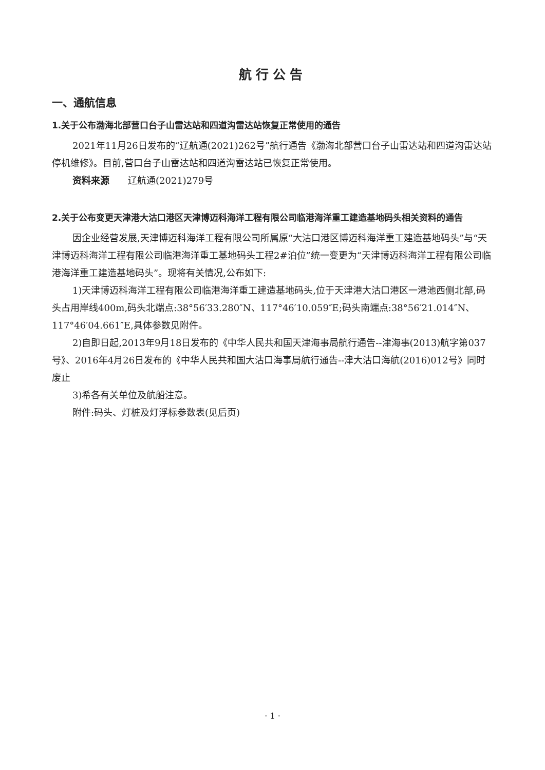航行公告
一、通航信息
1.关于公布渤海北部营口台子山雷达站和四道沟雷达站恢复正常使用的通告
2021年11月26日发布的“辽航通(2021)262号”航行通告《渤海北部营口台子山雷达站和四道沟雷达站停机维修》。目前,营口台子山雷达站和四道沟雷达站已恢复正常使用。
资料来源　　辽航通(2021)279号
2.关于公布变更天津港大沽口港区天津博迈科海洋工程有限公司临港海洋重工建造基地码头相关资料的通告
因企业经营发展,天津博迈科海洋工程有限公司所属原“大沽口港区博迈科海洋重工建造基地码头”与“天津博迈科海洋工程有限公司临港海洋重工基地码头工程2#泊位”统一变更为“天津博迈科海洋工程有限公司临港海洋重工建造基地码头”。现将有关情况,公布如下:
1)天津博迈科海洋工程有限公司临港海洋重工建造基地码头,位于天津港大沽口港区一港池西侧北部,码头占用岸线400m,码头北端点:38°56′33.280″N、117°46′10.059″E;码头南端点:38°56′21.014″N、117°46′04.661″E,具体参数见附件。
2)自即日起,2013年9月18日发布的《中华人民共和国天津海事局航行通告--津海事(2013)航字第037号》、2016年4月26日发布的《中华人民共和国大沽口海事局航行通告--津大沽口海航(2016)012号》同时废止
3)希各有关单位及航船注意。
附件:码头、灯桩及灯浮标参数表(见后页)
· 1 ·